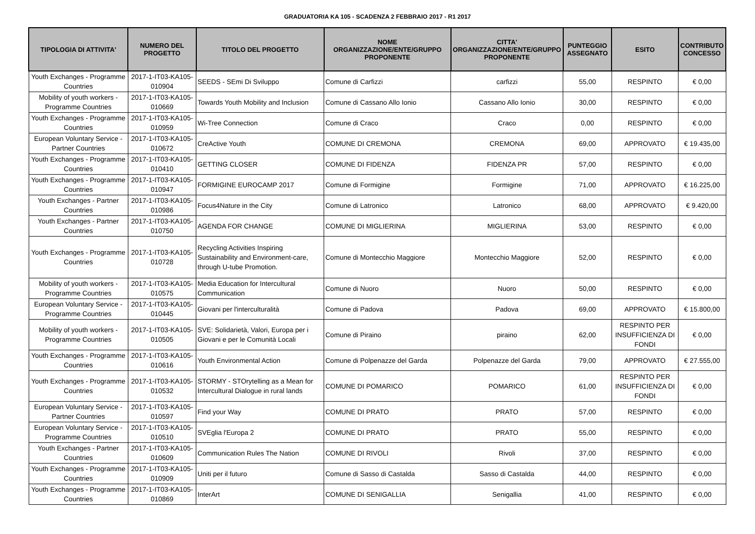GRADUATORIA KA 105 - SCADENZA 2 FEBBRAIO 2017 - R1 2017
| TIPOLOGIA DI ATTIVITA' | NUMERO DEL PROGETTO | TITOLO DEL PROGETTO | NOME ORGANIZZAZIONE/ENTE/GRUPPO PROPONENTE | CITTA' ORGANIZZAZIONE/ENTE/GRUPPO PROPONENTE | PUNTEGGIO ASSEGNATO | ESITO | CONTRIBUTO CONCESSO |
| --- | --- | --- | --- | --- | --- | --- | --- |
| Youth Exchanges - Programme Countries | 2017-1-IT03-KA105-010904 | SEEDS - SEmi Di Sviluppo | Comune di Carfizzi | carfizzi | 55,00 | RESPINTO | € 0,00 |
| Mobility of youth workers - Programme Countries | 2017-1-IT03-KA105-010669 | Towards Youth Mobility and Inclusion | Comune di Cassano Allo Ionio | Cassano Allo Ionio | 30,00 | RESPINTO | € 0,00 |
| Youth Exchanges - Programme Countries | 2017-1-IT03-KA105-010959 | Wi-Tree Connection | Comune di Craco | Craco | 0,00 | RESPINTO | € 0,00 |
| European Voluntary Service - Partner Countries | 2017-1-IT03-KA105-010672 | CreActive Youth | COMUNE DI CREMONA | CREMONA | 69,00 | APPROVATO | € 19.435,00 |
| Youth Exchanges - Programme Countries | 2017-1-IT03-KA105-010410 | GETTING CLOSER | COMUNE DI FIDENZA | FIDENZA PR | 57,00 | RESPINTO | € 0,00 |
| Youth Exchanges - Programme Countries | 2017-1-IT03-KA105-010947 | FORMIGINE EUROCAMP 2017 | Comune di Formigine | Formigine | 71,00 | APPROVATO | € 16.225,00 |
| Youth Exchanges - Partner Countries | 2017-1-IT03-KA105-010986 | Focus4Nature in the City | Comune di Latronico | Latronico | 68,00 | APPROVATO | € 9.420,00 |
| Youth Exchanges - Partner Countries | 2017-1-IT03-KA105-010750 | AGENDA FOR CHANGE | COMUNE DI MIGLIERINA | MIGLIERINA | 53,00 | RESPINTO | € 0,00 |
| Youth Exchanges - Programme Countries | 2017-1-IT03-KA105-010728 | Recycling Activities Inspiring Sustainability and Environment-care, through U-tube Promotion. | Comune di Montecchio Maggiore | Montecchio Maggiore | 52,00 | RESPINTO | € 0,00 |
| Mobility of youth workers - Programme Countries | 2017-1-IT03-KA105-010575 | Media Education for Intercultural Communication | Comune di Nuoro | Nuoro | 50,00 | RESPINTO | € 0,00 |
| European Voluntary Service - Programme Countries | 2017-1-IT03-KA105-010445 | Giovani per l'interculturalità | Comune di Padova | Padova | 69,00 | APPROVATO | € 15.800,00 |
| Mobility of youth workers - Programme Countries | 2017-1-IT03-KA105-010505 | SVE: Solidarietà, Valori, Europa per i Giovani e per le Comunità Locali | Comune di Piraino | piraino | 62,00 | RESPINTO PER INSUFFICIENZA DI FONDI | € 0,00 |
| Youth Exchanges - Programme Countries | 2017-1-IT03-KA105-010616 | Youth Environmental Action | Comune di Polpenazze del Garda | Polpenazze del Garda | 79,00 | APPROVATO | € 27.555,00 |
| Youth Exchanges - Programme Countries | 2017-1-IT03-KA105-010532 | STORMY - STOrytelling as a Mean for Intercultural Dialogue in rural lands | COMUNE DI POMARICO | POMARICO | 61,00 | RESPINTO PER INSUFFICIENZA DI FONDI | € 0,00 |
| European Voluntary Service - Partner Countries | 2017-1-IT03-KA105-010597 | Find your Way | COMUNE DI PRATO | PRATO | 57,00 | RESPINTO | € 0,00 |
| European Voluntary Service - Programme Countries | 2017-1-IT03-KA105-010510 | SVEglia l'Europa 2 | COMUNE DI PRATO | PRATO | 55,00 | RESPINTO | € 0,00 |
| Youth Exchanges - Partner Countries | 2017-1-IT03-KA105-010609 | Communication Rules The Nation | COMUNE DI RIVOLI | Rivoli | 37,00 | RESPINTO | € 0,00 |
| Youth Exchanges - Programme Countries | 2017-1-IT03-KA105-010909 | Uniti per il futuro | Comune di Sasso di Castalda | Sasso di Castalda | 44,00 | RESPINTO | € 0,00 |
| Youth Exchanges - Programme Countries | 2017-1-IT03-KA105-010869 | InterArt | COMUNE DI SENIGALLIA | Senigallia | 41,00 | RESPINTO | € 0,00 |